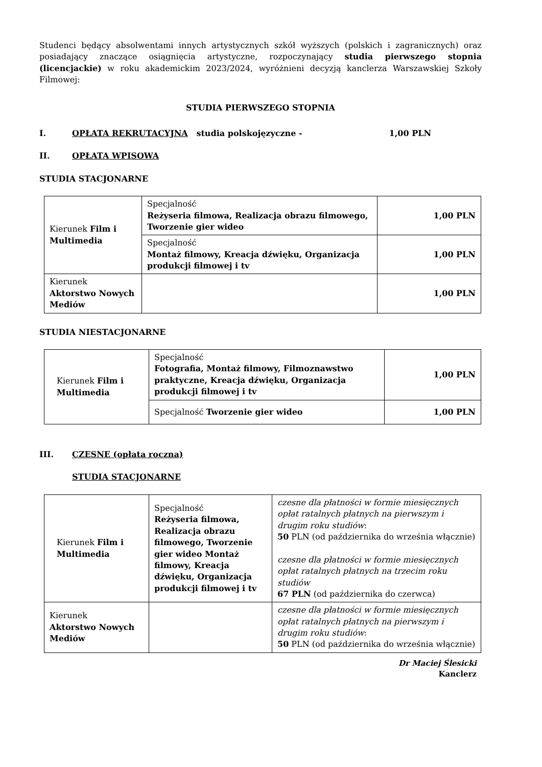Studenci będący absolwentami innych artystycznych szkół wyższych (polskich i zagranicznych) oraz posiadający znaczące osiągnięcia artystyczne, rozpoczynający studia pierwszego stopnia (licencjackie) w roku akademickim 2023/2024, wyróżnieni decyzją kanclerza Warszawskiej Szkoły Filmowej:
STUDIA PIERWSZEGO STOPNIA
I. OPŁATA REKRUTACYJNA studia polskojęzyczne - 1,00 PLN
II. OPŁATA WPISOWA
STUDIA STACJONARNE
| Kierunek Film i Multimedia | Specjalność Reżyseria filmowa, Realizacja obrazu filmowego, Tworzenie gier wideo | 1,00 PLN |
| | Specjalność Montaż filmowy, Kreacja dźwięku, Organizacja produkcji filmowej i tv | 1,00 PLN |
| Kierunek Aktorstwo Nowych Mediów | | 1,00 PLN |
STUDIA NIESTACJONARNE
| Kierunek Film i Multimedia | Specjalność Fotografia, Montaż filmowy, Filmoznawstwo praktyczne, Kreacja dźwięku, Organizacja produkcji filmowej i tv | 1,00 PLN |
| | Specjalność Tworzenie gier wideo | 1,00 PLN |
III. CZESNE (opłata roczna)
STUDIA STACJONARNE
| Kierunek Film i Multimedia | Specjalność Reżyseria filmowa, Realizacja obrazu filmowego, Tworzenie gier wideo Montaż filmowy, Kreacja dźwięku, Organizacja produkcji filmowej i tv | czesne dla płatności w formie miesięcznych opłat ratalnych płatnych na pierwszym i drugim roku studiów : 50 PLN (od października do września włącznie) czesne dla płatności w formie miesięcznych opłat ratalnych płatnych na trzecim roku studiów 67 PLN (od października do czerwca) |
| Kierunek Aktorstwo Nowych Mediów | | czesne dla płatności w formie miesięcznych opłat ratalnych płatnych na pierwszym i drugim roku studiów : 50 PLN (od października do września włącznie) |
Dr Maciej Ślesicki
Kanclerz